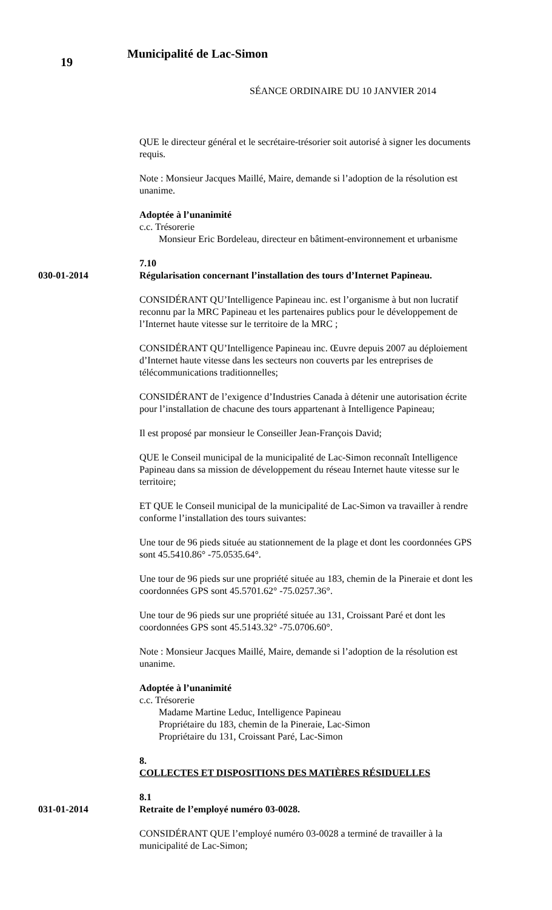19
Municipalité de Lac-Simon
SÉANCE ORDINAIRE DU 10 JANVIER 2014
QUE le directeur général et le secrétaire-trésorier soit autorisé à signer les documents requis.
Note : Monsieur Jacques Maillé, Maire, demande si l’adoption de la résolution est unanime.
Adoptée à l’unanimité
c.c. Trésorerie
Monsieur Eric Bordeleau, directeur en bâtiment-environnement et urbanisme
7.10
030-01-2014 Régularisation concernant l’installation des tours d’Internet Papineau.
CONSIDÉRANT QU’Intelligence Papineau inc. est l’organisme à but non lucratif reconnu par la MRC Papineau et les partenaires publics pour le développement de l’Internet haute vitesse sur le territoire de la MRC ;
CONSIDÉRANT QU’Intelligence Papineau inc. Œuvre depuis 2007 au déploiement d’Internet haute vitesse dans les secteurs non couverts par les entreprises de télécommunications traditionnelles;
CONSIDÉRANT de l’exigence d’Industries Canada à détenir une autorisation écrite pour l’installation de chacune des tours appartenant à Intelligence Papineau;
Il est proposé par monsieur le Conseiller Jean-François David;
QUE le Conseil municipal de la municipalité de Lac-Simon reconnaît Intelligence Papineau dans sa mission de développement du réseau Internet haute vitesse sur le territoire;
ET QUE le Conseil municipal de la municipalité de Lac-Simon va travailler à rendre conforme l’installation des tours suivantes:
Une tour de 96 pieds située au stationnement de la plage et dont les coordonnées GPS sont 45.5410.86° -75.0535.64°.
Une tour de 96 pieds sur une propriété située au 183, chemin de la Pineraie et dont les coordonnées GPS sont 45.5701.62° -75.0257.36°.
Une tour de 96 pieds sur une propriété située au 131, Croissant Paré et dont les coordonnées GPS sont 45.5143.32° -75.0706.60°.
Note : Monsieur Jacques Maillé, Maire, demande si l’adoption de la résolution est unanime.
Adoptée à l’unanimité
c.c. Trésorerie
Madame Martine Leduc, Intelligence Papineau
Propriétaire du 183, chemin de la Pineraie, Lac-Simon
Propriétaire du 131, Croissant Paré, Lac-Simon
8.
COLLECTES ET DISPOSITIONS DES MATIÈRES RÉSIDUELLES
8.1
031-01-2014 Retraite de l’employé numéro 03-0028.
CONSIDÉRANT QUE l’employé numéro 03-0028 a terminé de travailler à la municipalité de Lac-Simon;